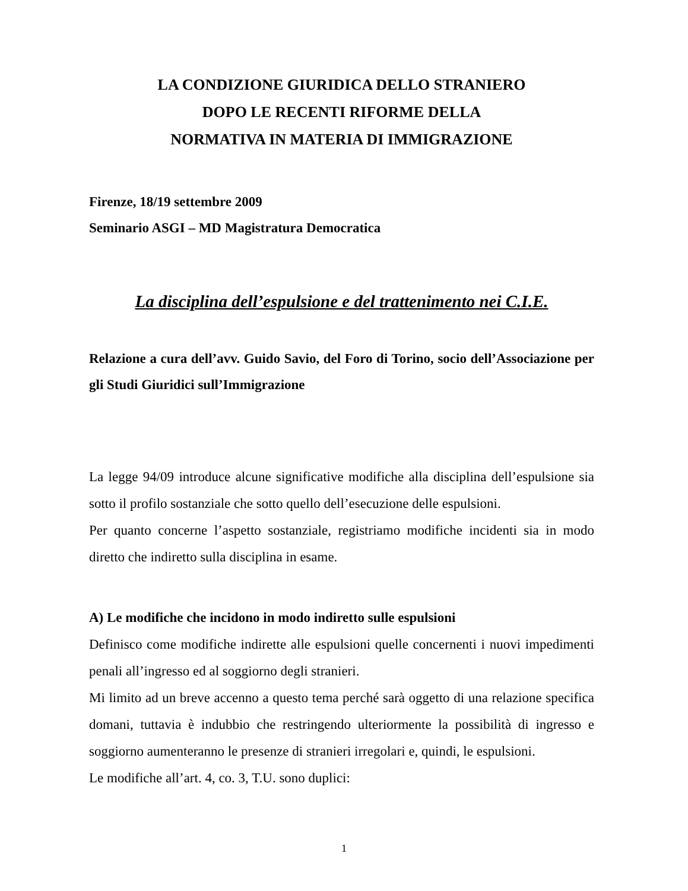LA CONDIZIONE GIURIDICA DELLO STRANIERO
DOPO LE RECENTI RIFORME DELLA
NORMATIVA IN MATERIA DI IMMIGRAZIONE
Firenze, 18/19 settembre 2009
Seminario ASGI – MD Magistratura Democratica
La disciplina dell’espulsione e del trattenimento nei C.I.E.
Relazione a cura dell’avv. Guido Savio, del Foro di Torino, socio dell’Associazione per gli Studi Giuridici sull’Immigrazione
La legge 94/09 introduce alcune significative modifiche alla disciplina dell’espulsione sia sotto il profilo sostanziale che sotto quello dell’esecuzione delle espulsioni.
Per quanto concerne l’aspetto sostanziale, registriamo modifiche incidenti sia in modo diretto che indiretto sulla disciplina in esame.
A) Le modifiche che incidono in modo indiretto sulle espulsioni
Definisco come modifiche indirette alle espulsioni quelle concernenti i nuovi impedimenti penali all’ingresso ed al soggiorno degli stranieri.
Mi limito ad un breve accenno a questo tema perché sarà oggetto di una relazione specifica domani, tuttavia è indubbio che restringendo ulteriormente la possibilità di ingresso e soggiorno aumenteranno le presenze di stranieri irregolari e, quindi, le espulsioni.
Le modifiche all’art. 4, co. 3, T.U. sono duplici:
1